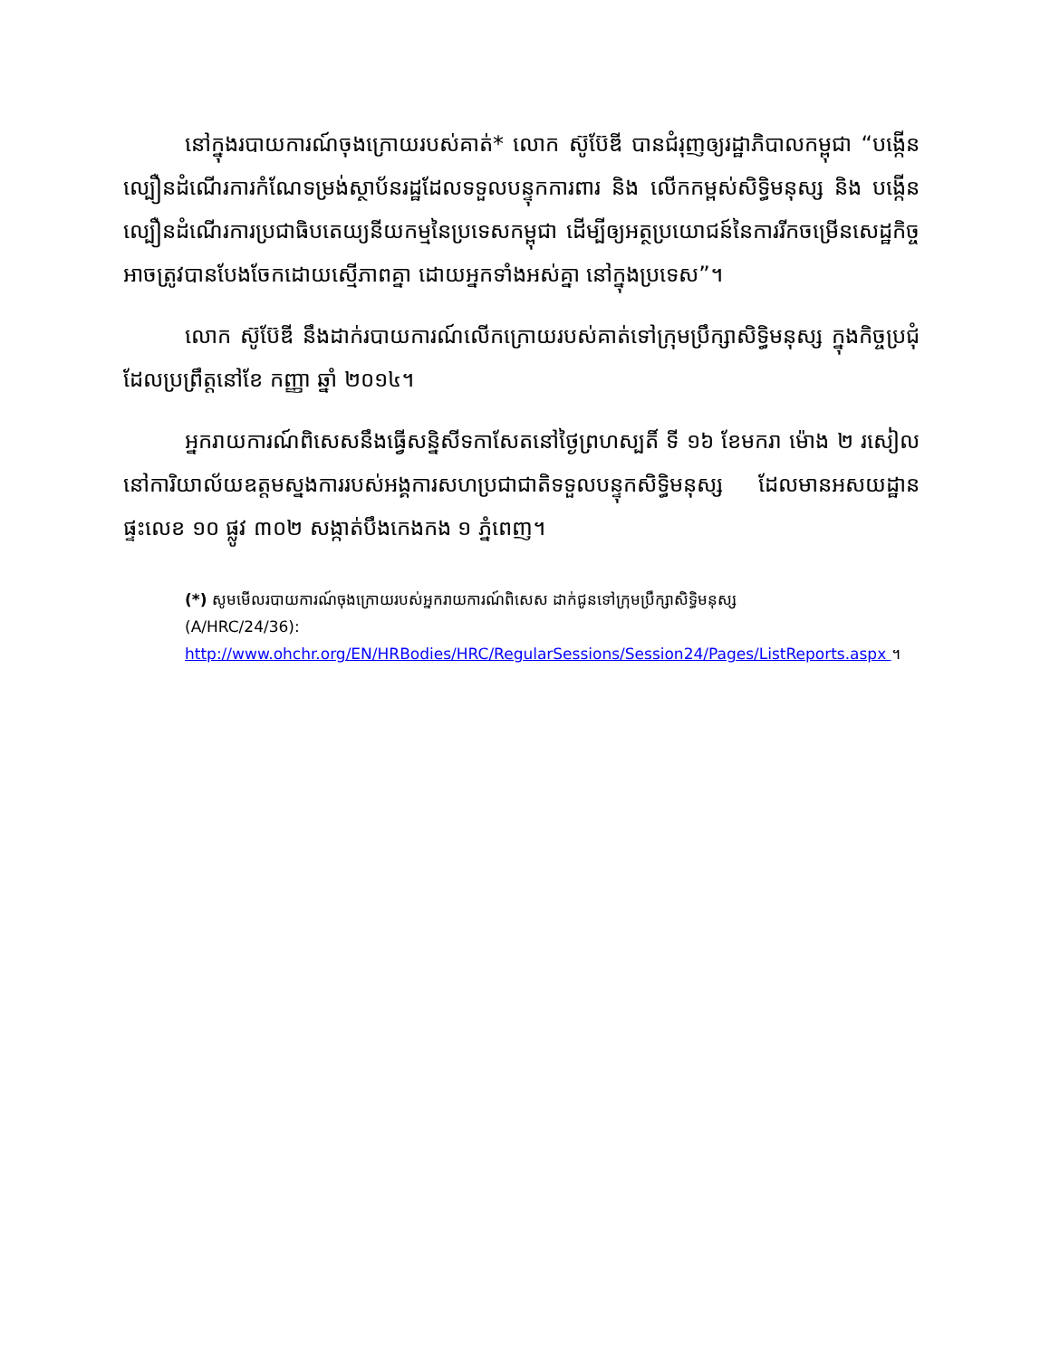នៅក្នុងរបាយការណ៍ចុងក្រោយរបស់គាត់* លោក ស៊ូប៊ែឌី បានជំរុញឲ្យរដ្ឋាភិបាលកម្ពុជា “បង្កើនល្បឿនដំណើរការកំណែទម្រង់ស្ថាប័នរដ្ឋដែលទទួលបន្ទុកការពារ និង លើកកម្ពស់សិទ្ធិមនុស្ស និង បង្កើនល្បឿនដំណើរការប្រជាធិបតេយ្យនីយកម្មនៃប្រទេសកម្ពុជា ដើម្បីឲ្យអត្ថប្រយោជន៍នៃការរីកចម្រើនសេដ្ឋកិច្ចអាចត្រូវបានបែងចែកដោយស្មើភាពគ្នា ដោយអ្នកទាំងអស់គ្នា នៅក្នុងប្រទេស”។
លោក ស៊ូប៊ែឌី នឹងដាក់របាយការណ៍លើកក្រោយរបស់គាត់ទៅក្រុមប្រឹក្សាសិទ្ធិមនុស្ស ក្នុងកិច្ចប្រជុំដែលប្រព្រឹត្តនៅខែ កញ្ញា ឆ្នាំ ២០១៤។
អ្នករាយការណ៍ពិសេសនឹងធ្វើសន្និសីទកាសែតនៅថ្ងៃព្រហស្បតិ៍ ទី ១៦ ខែមករា ម៉ោង ២ រសៀល នៅការិយាល័យឧត្តមស្នងការរបស់អង្គការសហប្រជាជាតិទទួលបន្ទុកសិទ្ធិមនុស្ស ដែលមានអសយដ្ឋានផ្ទះលេខ ១០ ផ្លូវ ៣០២ សង្កាត់បឹងកេងកង ១ ភ្នំពេញ។
(*) សូមមើលរបាយការណ៍ចុងក្រោយរបស់អ្នករាយការណ៍ពិសេស ដាក់ជូនទៅក្រុមប្រឹក្សាសិទ្ធិមនុស្ស
(A/HRC/24/36):
http://www.ohchr.org/EN/HRBodies/HRC/RegularSessions/Session24/Pages/ListReports.aspx ។